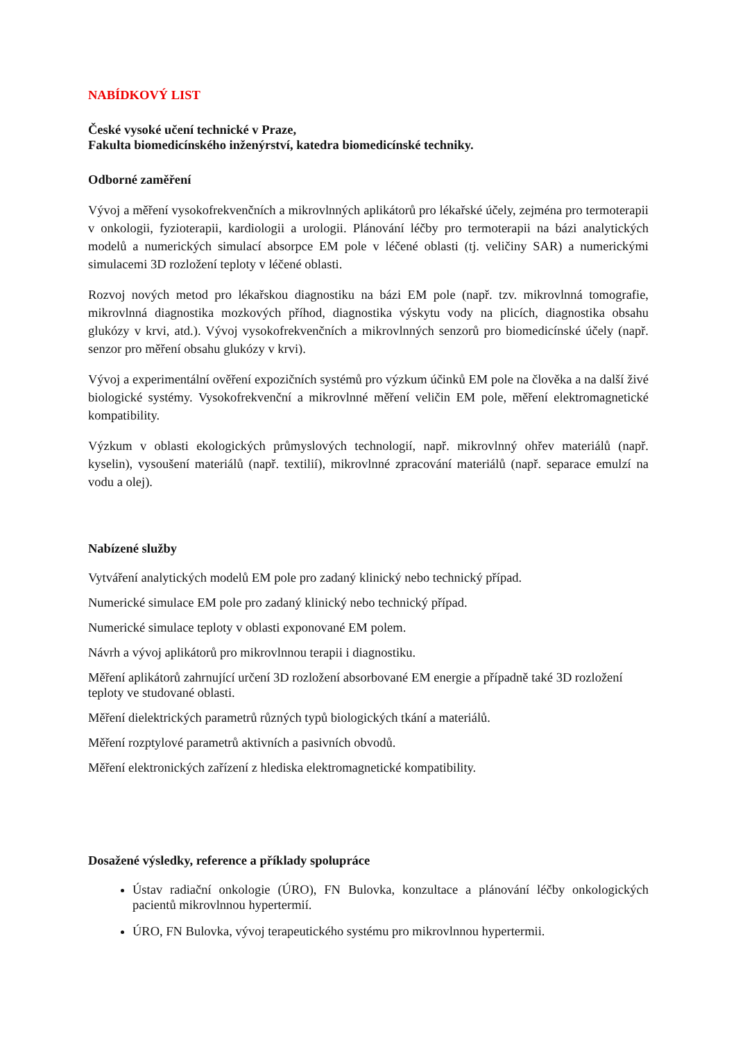NABÍDKOVÝ LIST
České vysoké učení technické v Praze,
Fakulta biomedicínského inženýrství, katedra biomedicínské techniky.
Odborné zaměření
Vývoj a měření vysokofrekvenčních a mikrovlnných aplikátorů pro lékařské účely, zejména pro termoterapii v onkologii, fyzioterapii, kardiologii a urologii. Plánování léčby pro termoterapii na bázi analytických modelů a numerických simulací absorpce EM pole v léčené oblasti (tj. veličiny SAR) a numerickými simulacemi 3D rozložení teploty v léčené oblasti.
Rozvoj nových metod pro lékařskou diagnostiku na bázi EM pole (např. tzv. mikrovlnná tomografie, mikrovlnná diagnostika mozkových příhod, diagnostika výskytu vody na plicích, diagnostika obsahu glukózy v krvi, atd.). Vývoj vysokofrekvenčních a mikrovlnných senzorů pro biomedicínské účely (např. senzor pro měření obsahu glukózy v krvi).
Vývoj a experimentální ověření expozičních systémů pro výzkum účinků EM pole na člověka a na další živé biologické systémy. Vysokofrekvenční a mikrovlnné měření veličin EM pole, měření elektromagnetické kompatibility.
Výzkum v oblasti ekologických průmyslových technologií, např. mikrovlnný ohřev materiálů (např. kyselin), vysoušení materiálů (např. textilií), mikrovlnné zpracování materiálů (např. separace emulzí na vodu a olej).
Nabízené služby
Vytváření analytických modelů EM pole pro zadaný klinický nebo technický případ.
Numerické simulace EM pole pro zadaný klinický nebo technický případ.
Numerické simulace teploty v oblasti exponované EM polem.
Návrh a vývoj aplikátorů pro mikrovlnnou terapii i diagnostiku.
Měření aplikátorů zahrnující určení 3D rozložení absorbované EM energie a případně také 3D rozložení teploty ve studované oblasti.
Měření dielektrických parametrů různých typů biologických tkání a materiálů.
Měření rozptylové parametrů aktivních a pasivních obvodů.
Měření elektronických zařízení z hlediska elektromagnetické kompatibility.
Dosažené výsledky, reference a příklady spolupráce
Ústav radiační onkologie (ÚRO), FN Bulovka, konzultace a plánování léčby onkologických pacientů mikrovlnnou hypertermií.
ÚRO, FN Bulovka, vývoj terapeutického systému pro mikrovlnnou hypertermii.